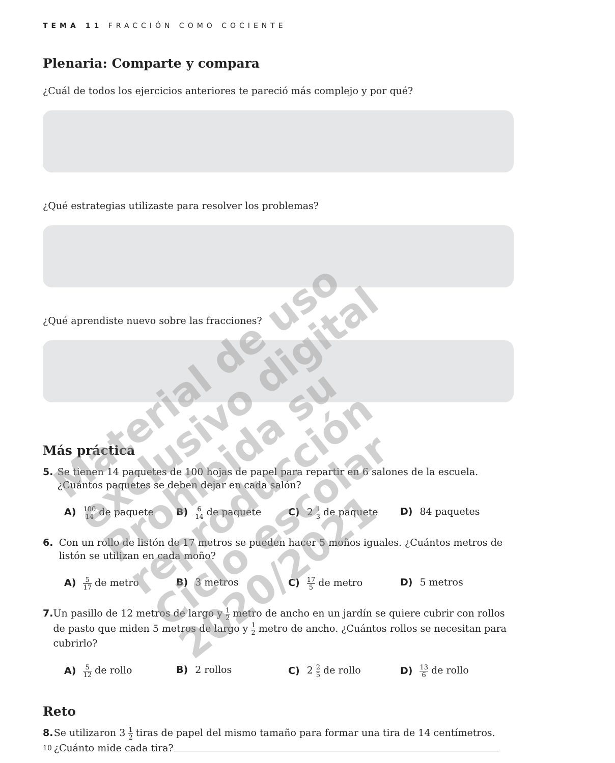TEMA 11 FRACCIÓN COMO COCIENTE
Plenaria: Comparte y compara
¿Cuál de todos los ejercicios anteriores te pareció más complejo y por qué?
¿Qué estrategias utilizaste para resolver los problemas?
¿Qué aprendiste nuevo sobre las fracciones?
Más práctica
5. Se tienen 14 paquetes de 100 hojas de papel para repartir en 6 salones de la escuela. ¿Cuántos paquetes se deben dejar en cada salón?
A) 100 14 de paquete
B) 6 14 de paquete C) 2 1 3 de paquete D) 84 paquetes
6. Con un rollo de listón de 17 metros se pueden hacer 5 moños iguales. ¿Cuántos metros de listón se utilizan en cada moño?
A) 5 17 de metro B) 3 metros C) 17 5 de metro D) 5 metros
7. Un pasillo de 12 metros de largo y 1 2 metro de ancho en un jardín se quiere cubrir con rollos de pasto que miden 5 metros de largo y 1 2 metro de ancho. ¿Cuántos rollos se necesitan para cubrirlo?
A) 5 12 de rollo B) 2 rollos C) 2 2 5 de rollo D) 13 6 de rollo
Reto
8. Se utilizaron 3 1 2 tiras de papel del mismo tamaño para formar una tira de 14 centímetros. ¿Cuánto mide cada tira?
Material de uso exclusivo digital
Prohibida su reproducción
Ciclo escolar 2020/2021
10